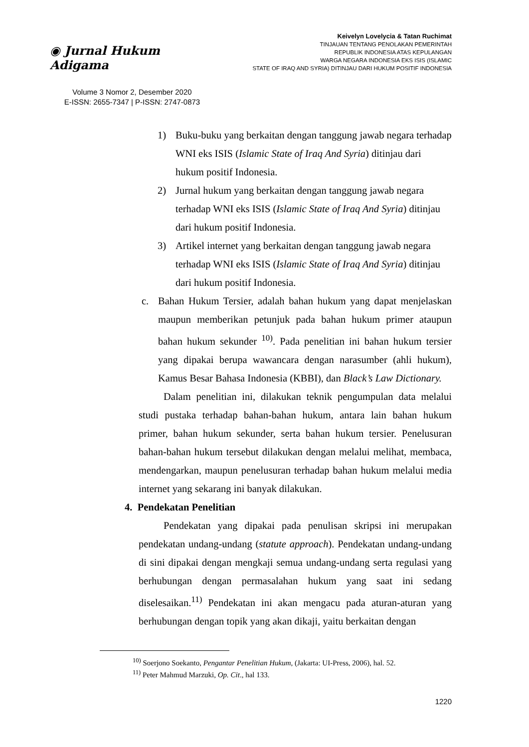◉ Jurnal Hukum Adigama
Volume 3 Nomor 2, Desember 2020
E-ISSN: 2655-7347 | P-ISSN: 2747-0873
Keivelyn Lovelycia & Tatan Ruchimat
TINJAUAN TENTANG PENOLAKAN PEMERINTAH
REPUBLIK INDONESIA ATAS KEPULANGAN
WARGA NEGARA INDONESIA EKS ISIS (ISLAMIC
STATE OF IRAQ AND SYRIA) DITINJAU DARI HUKUM POSITIF INDONESIA
1) Buku-buku yang berkaitan dengan tanggung jawab negara terhadap WNI eks ISIS (Islamic State of Iraq And Syria) ditinjau dari hukum positif Indonesia.
2) Jurnal hukum yang berkaitan dengan tanggung jawab negara terhadap WNI eks ISIS (Islamic State of Iraq And Syria) ditinjau dari hukum positif Indonesia.
3) Artikel internet yang berkaitan dengan tanggung jawab negara terhadap WNI eks ISIS (Islamic State of Iraq And Syria) ditinjau dari hukum positif Indonesia.
c. Bahan Hukum Tersier, adalah bahan hukum yang dapat menjelaskan maupun memberikan petunjuk pada bahan hukum primer ataupun bahan hukum sekunder <sup>10)</sup>. Pada penelitian ini bahan hukum tersier yang dipakai berupa wawancara dengan narasumber (ahli hukum), Kamus Besar Bahasa Indonesia (KBBI), dan Black’s Law Dictionary.
Dalam penelitian ini, dilakukan teknik pengumpulan data melalui studi pustaka terhadap bahan-bahan hukum, antara lain bahan hukum primer, bahan hukum sekunder, serta bahan hukum tersier. Penelusuran bahan-bahan hukum tersebut dilakukan dengan melalui melihat, membaca, mendengarkan, maupun penelusuran terhadap bahan hukum melalui media internet yang sekarang ini banyak dilakukan.
4. Pendekatan Penelitian
Pendekatan yang dipakai pada penulisan skripsi ini merupakan pendekatan undang-undang (statute approach). Pendekatan undang-undang di sini dipakai dengan mengkaji semua undang-undang serta regulasi yang berhubungan dengan permasalahan hukum yang saat ini sedang diselesaikan.<sup>11)</sup> Pendekatan ini akan mengacu pada aturan-aturan yang berhubungan dengan topik yang akan dikaji, yaitu berkaitan dengan
<sup>10)</sup> Soerjono Soekanto, Pengantar Penelitian Hukum, (Jakarta: UI-Press, 2006), hal. 52.
<sup>11)</sup> Peter Mahmud Marzuki, Op. Cit., hal 133.
1220